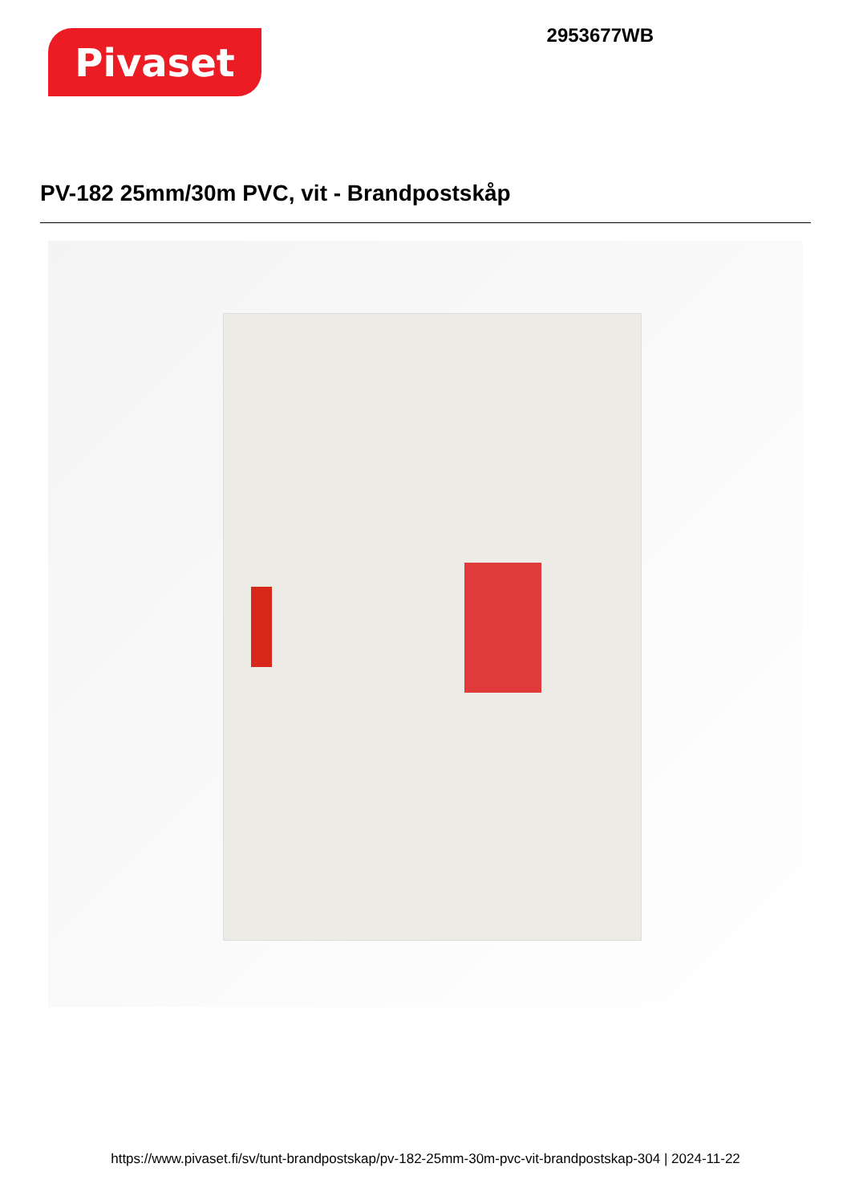Pivaset
2953677WB
PV-182 25mm/30m PVC, vit - Brandpostskåp
https://www.pivaset.fi/sv/tunt-brandpostskap/pv-182-25mm-30m-pvc-vit-brandpostskap-304 | 2024-11-22